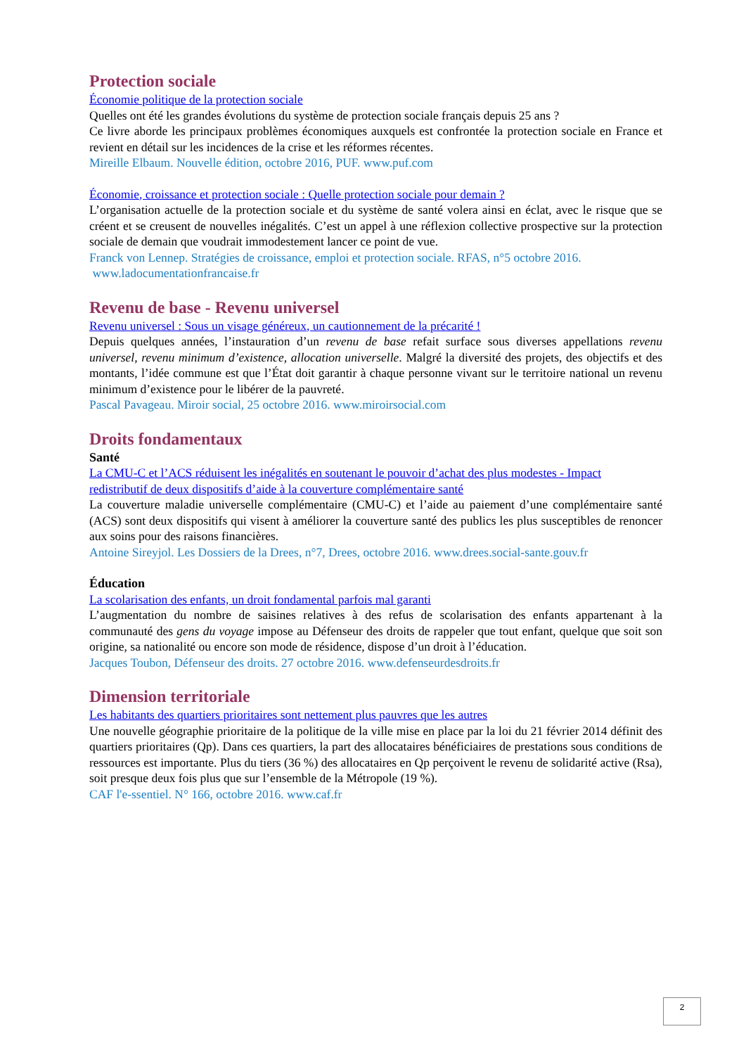Protection sociale
Économie politique de la protection sociale
Quelles ont été les grandes évolutions du système de protection sociale français depuis 25 ans ?
Ce livre aborde les principaux problèmes économiques auxquels est confrontée la protection sociale en France et revient en détail sur les incidences de la crise et les réformes récentes.
Mireille Elbaum. Nouvelle édition, octobre 2016, PUF. www.puf.com
Économie, croissance et protection sociale : Quelle protection sociale pour demain ?
L’organisation actuelle de la protection sociale et du système de santé volera ainsi en éclat, avec le risque que se créent et se creusent de nouvelles inégalités. C’est un appel à une réflexion collective prospective sur la protection sociale de demain que voudrait immodestement lancer ce point de vue.
Franck von Lennep. Stratégies de croissance, emploi et protection sociale. RFAS, n°5 octobre 2016.
www.ladocumentationfrancaise.fr
Revenu de base - Revenu universel
Revenu universel : Sous un visage généreux, un cautionnement de la précarité !
Depuis quelques années, l’instauration d’un revenu de base refait surface sous diverses appellations revenu universel, revenu minimum d’existence, allocation universelle. Malgré la diversité des projets, des objectifs et des montants, l’idée commune est que l’État doit garantir à chaque personne vivant sur le territoire national un revenu minimum d’existence pour le libérer de la pauvreté.
Pascal Pavageau. Miroir social, 25 octobre 2016. www.miroirsocial.com
Droits fondamentaux
Santé
La CMU-C et l’ACS réduisent les inégalités en soutenant le pouvoir d’achat des plus modestes - Impact redistributif de deux dispositifs d’aide à la couverture complémentaire santé
La couverture maladie universelle complémentaire (CMU-C) et l’aide au paiement d’une complémentaire santé (ACS) sont deux dispositifs qui visent à améliorer la couverture santé des publics les plus susceptibles de renoncer aux soins pour des raisons financières.
Antoine Sireyjol. Les Dossiers de la Drees, n°7, Drees, octobre 2016. www.drees.social-sante.gouv.fr
Éducation
La scolarisation des enfants, un droit fondamental parfois mal garanti
L’augmentation du nombre de saisines relatives à des refus de scolarisation des enfants appartenant à la communauté des gens du voyage impose au Défenseur des droits de rappeler que tout enfant, quelque que soit son origine, sa nationalité ou encore son mode de résidence, dispose d’un droit à l’éducation.
Jacques Toubon, Défenseur des droits. 27 octobre 2016. www.defenseurdesdroits.fr
Dimension territoriale
Les habitants des quartiers prioritaires sont nettement plus pauvres que les autres
Une nouvelle géographie prioritaire de la politique de la ville mise en place par la loi du 21 février 2014 définit des quartiers prioritaires (Qp). Dans ces quartiers, la part des allocataires bénéficiaires de prestations sous conditions de ressources est importante. Plus du tiers (36 %) des allocataires en Qp perçoivent le revenu de solidarité active (Rsa), soit presque deux fois plus que sur l’ensemble de la Métropole (19 %).
CAF l'e-ssentiel. N° 166, octobre 2016. www.caf.fr
2